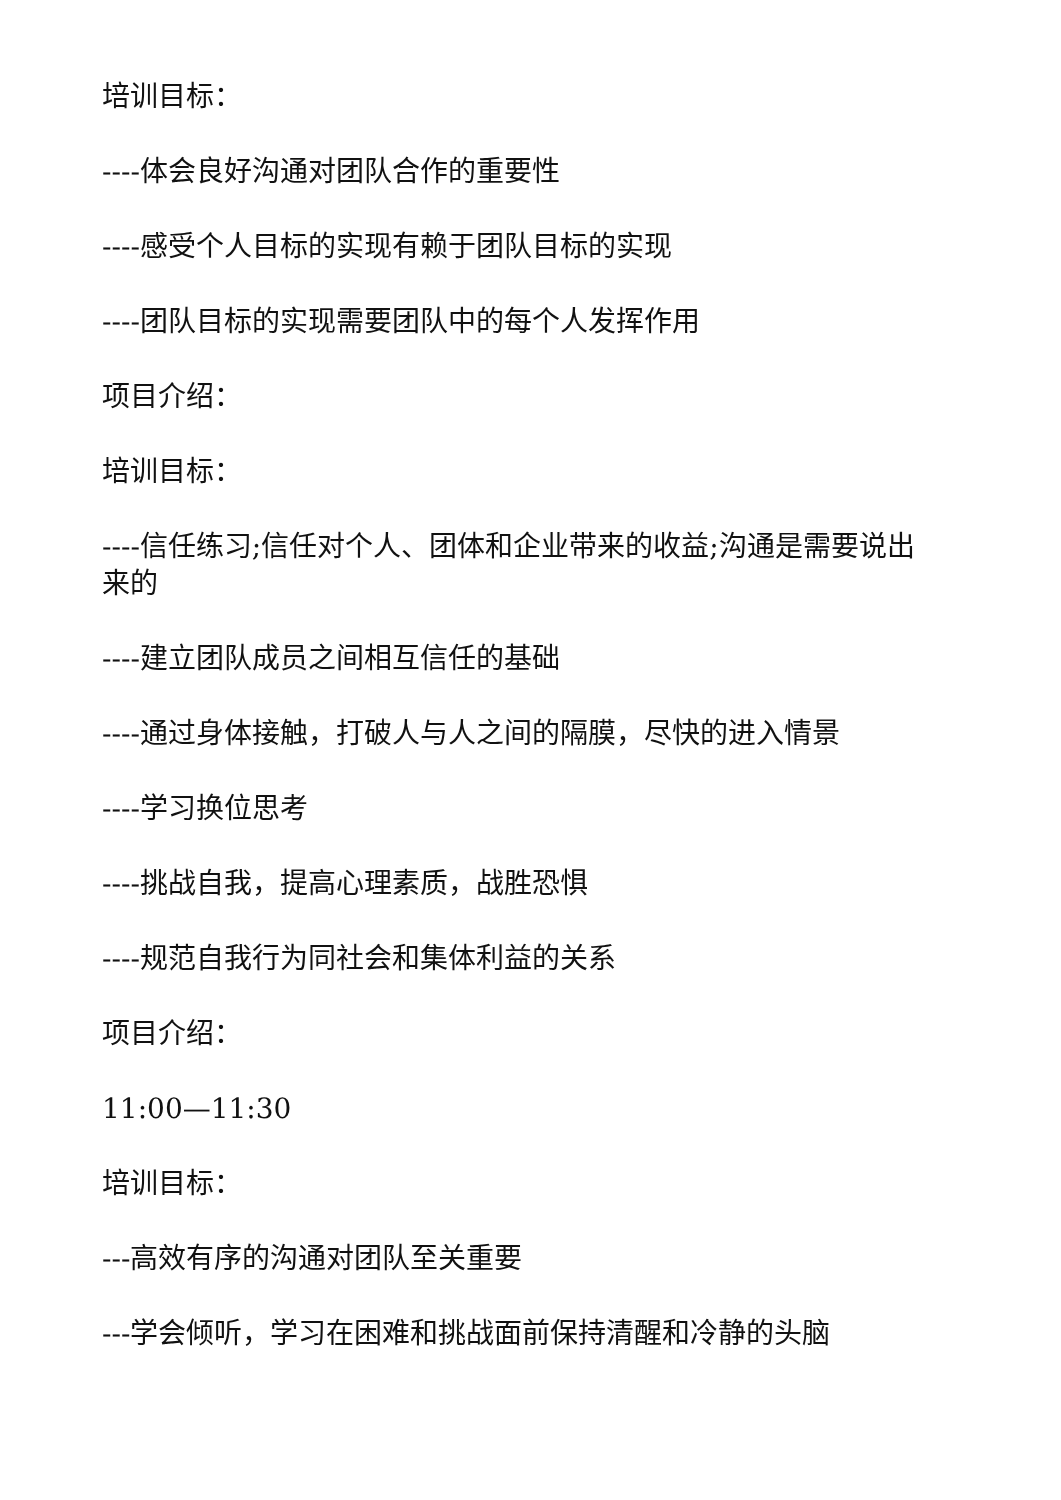培训目标：
----体会良好沟通对团队合作的重要性
----感受个人目标的实现有赖于团队目标的实现
----团队目标的实现需要团队中的每个人发挥作用
项目介绍：
培训目标：
----信任练习;信任对个人、团体和企业带来的收益;沟通是需要说出来的
----建立团队成员之间相互信任的基础
----通过身体接触，打破人与人之间的隔膜，尽快的进入情景
----学习换位思考
----挑战自我，提高心理素质，战胜恐惧
----规范自我行为同社会和集体利益的关系
项目介绍：
11:00—11:30
培训目标：
---高效有序的沟通对团队至关重要
---学会倾听，学习在困难和挑战面前保持清醒和冷静的头脑